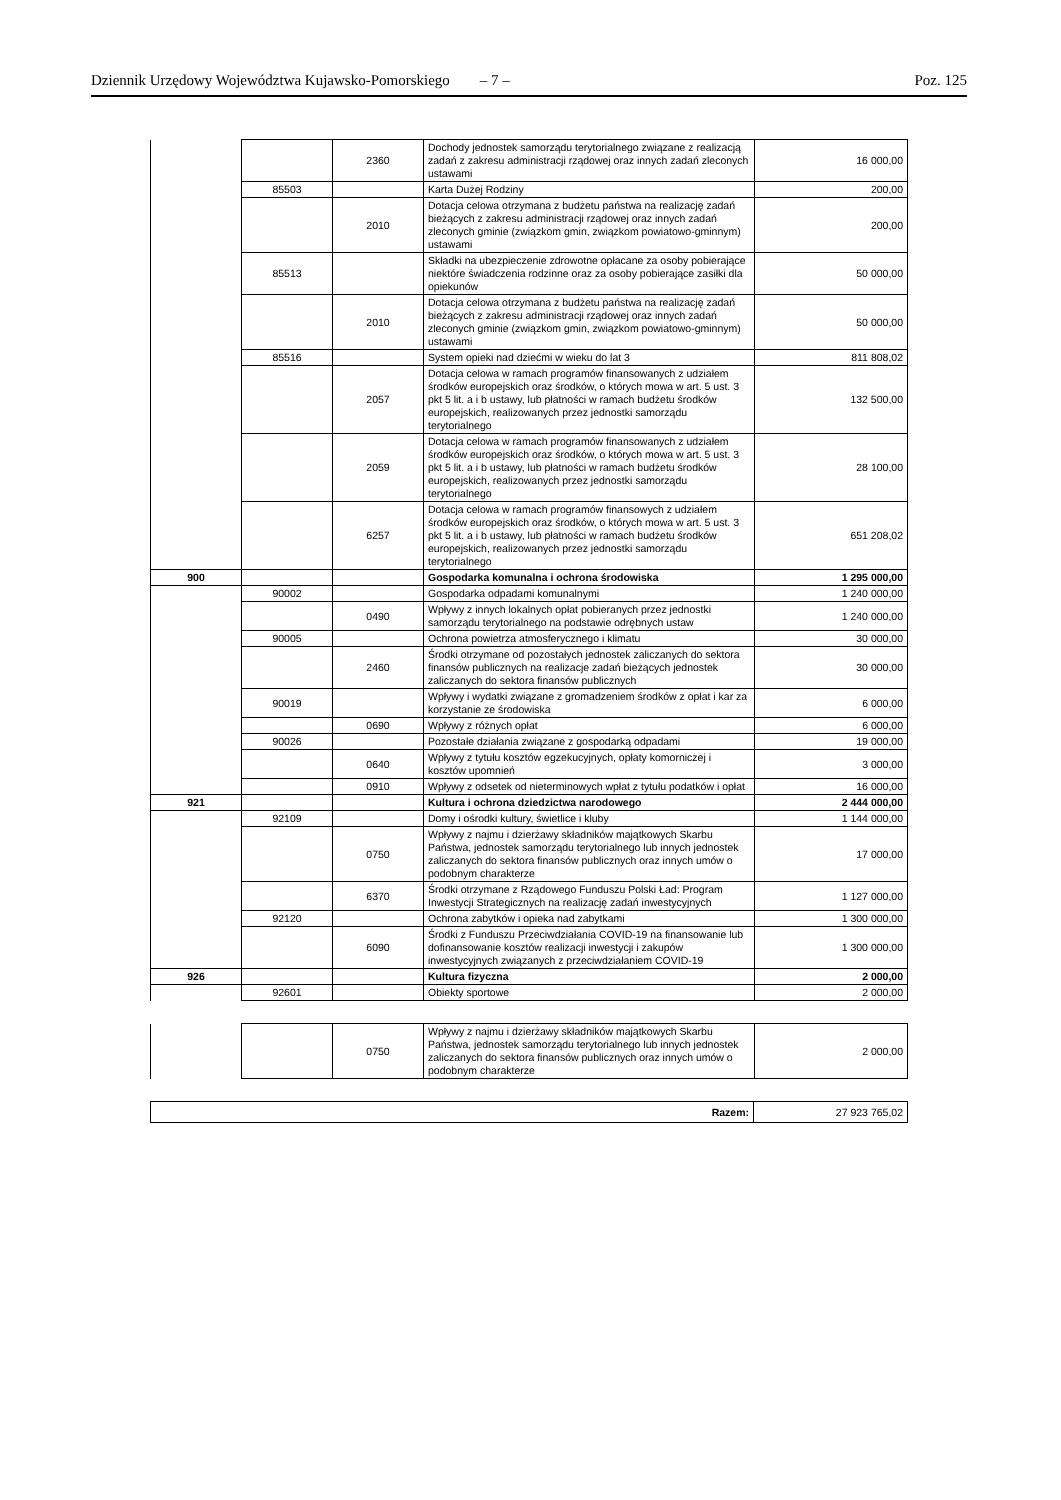Dziennik Urzędowy Województwa Kujawsko-Pomorskiego – 7 – Poz. 125
| | | 2360 | Dochody jednostek samorządu terytorialnego związane z realizacją zadań z zakresu administracji rządowej oraz innych zadań zleconych ustawami | 16 000,00 |
| | 85503 | | Karta Dużej Rodziny | 200,00 |
| | | 2010 | Dotacja celowa otrzymana z budżetu państwa na realizację zadań bieżących z zakresu administracji rządowej oraz innych zadań zleconych gminie (związkom gmin, związkom powiatowo-gminnym) ustawami | 200,00 |
| | 85513 | | Składki na ubezpieczenie zdrowotne opłacane za osoby pobierające niektóre świadczenia rodzinne oraz za osoby pobierające zasiłki dla opiekunów | 50 000,00 |
| | | 2010 | Dotacja celowa otrzymana z budżetu państwa na realizację zadań bieżących z zakresu administracji rządowej oraz innych zadań zleconych gminie (związkom gmin, związkom powiatowo-gminnym) ustawami | 50 000,00 |
| | 85516 | | System opieki nad dziećmi w wieku do lat 3 | 811 808,02 |
| | | 2057 | Dotacja celowa w ramach programów finansowanych z udziałem środków europejskich oraz środków, o których mowa w art. 5 ust. 3 pkt 5 lit. a i b ustawy, lub płatności w ramach budżetu środków europejskich, realizowanych przez jednostki samorządu terytorialnego | 132 500,00 |
| | | 2059 | Dotacja celowa w ramach programów finansowanych z udziałem środków europejskich oraz środków, o których mowa w art. 5 ust. 3 pkt 5 lit. a i b ustawy, lub płatności w ramach budżetu środków europejskich, realizowanych przez jednostki samorządu terytorialnego | 28 100,00 |
| | | 6257 | Dotacja celowa w ramach programów finansowych z udziałem środków europejskich oraz środków, o których mowa w art. 5 ust. 3 pkt 5 lit. a i b ustawy, lub płatności w ramach budżetu środków europejskich, realizowanych przez jednostki samorządu terytorialnego | 651 208,02 |
| 900 | | | Gospodarka komunalna i ochrona środowiska | 1 295 000,00 |
| | 90002 | | Gospodarka odpadami komunalnymi | 1 240 000,00 |
| | | 0490 | Wpływy z innych lokalnych opłat pobieranych przez jednostki samorządu terytorialnego na podstawie odrębnych ustaw | 1 240 000,00 |
| | 90005 | | Ochrona powietrza atmosferycznego i klimatu | 30 000,00 |
| | | 2460 | Środki otrzymane od pozostałych jednostek zaliczanych do sektora finansów publicznych na realizacje zadań bieżących jednostek zaliczanych do sektora finansów publicznych | 30 000,00 |
| | 90019 | | Wpływy i wydatki związane z gromadzeniem środków z opłat i kar za korzystanie ze środowiska | 6 000,00 |
| | | 0690 | Wpływy z różnych opłat | 6 000,00 |
| | 90026 | | Pozostałe działania związane z gospodarką odpadami | 19 000,00 |
| | | 0640 | Wpływy z tytułu kosztów egzekucyjnych, opłaty komorniczej i kosztów upomnień | 3 000,00 |
| | | 0910 | Wpływy z odsetek od nieterminowych wpłat z tytułu podatków i opłat | 16 000,00 |
| 921 | | | Kultura i ochrona dziedzictwa narodowego | 2 444 000,00 |
| | 92109 | | Domy i ośrodki kultury, świetlice i kluby | 1 144 000,00 |
| | | 0750 | Wpływy z najmu i dzierżawy składników majątkowych Skarbu Państwa, jednostek samorządu terytorialnego lub innych jednostek zaliczanych do sektora finansów publicznych oraz innych umów o podobnym charakterze | 17 000,00 |
| | | 6370 | Środki otrzymane z Rządowego Funduszu Polski Ład: Program Inwestycji Strategicznych na realizację zadań inwestycyjnych | 1 127 000,00 |
| | 92120 | | Ochrona zabytków i opieka nad zabytkami | 1 300 000,00 |
| | | 6090 | Środki z Funduszu Przeciwdziałania COVID-19 na finansowanie lub dofinansowanie kosztów realizacji inwestycji i zakupów inwestycyjnych związanych z przeciwdziałaniem COVID-19 | 1 300 000,00 |
| 926 | | | Kultura fizyczna | 2 000,00 |
| | 92601 | | Obiekty sportowe | 2 000,00 |
| | | 0750 | Wpływy z najmu i dzierżawy składników majątkowych Skarbu Państwa, jednostek samorządu terytorialnego lub innych jednostek zaliczanych do sektora finansów publicznych oraz innych umów o podobnym charakterze | 2 000,00 |
| Razem: | 27 923 765,02 |